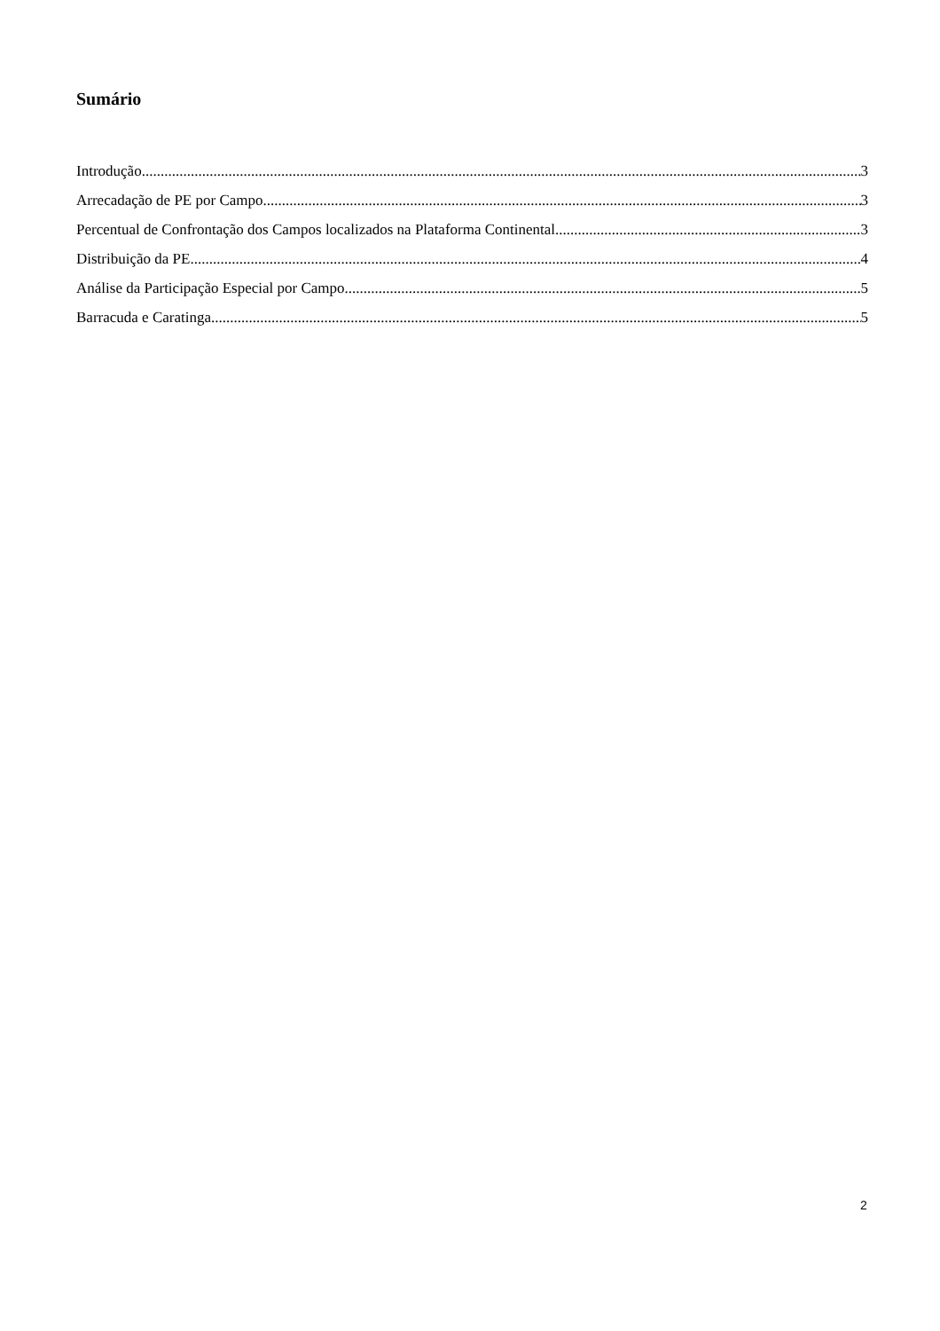Sumário
Introdução 3
Arrecadação de PE por Campo 3
Percentual de Confrontação dos Campos localizados na Plataforma Continental 3
Distribuição da PE 4
Análise da Participação Especial por Campo 5
Barracuda e Caratinga 5
2